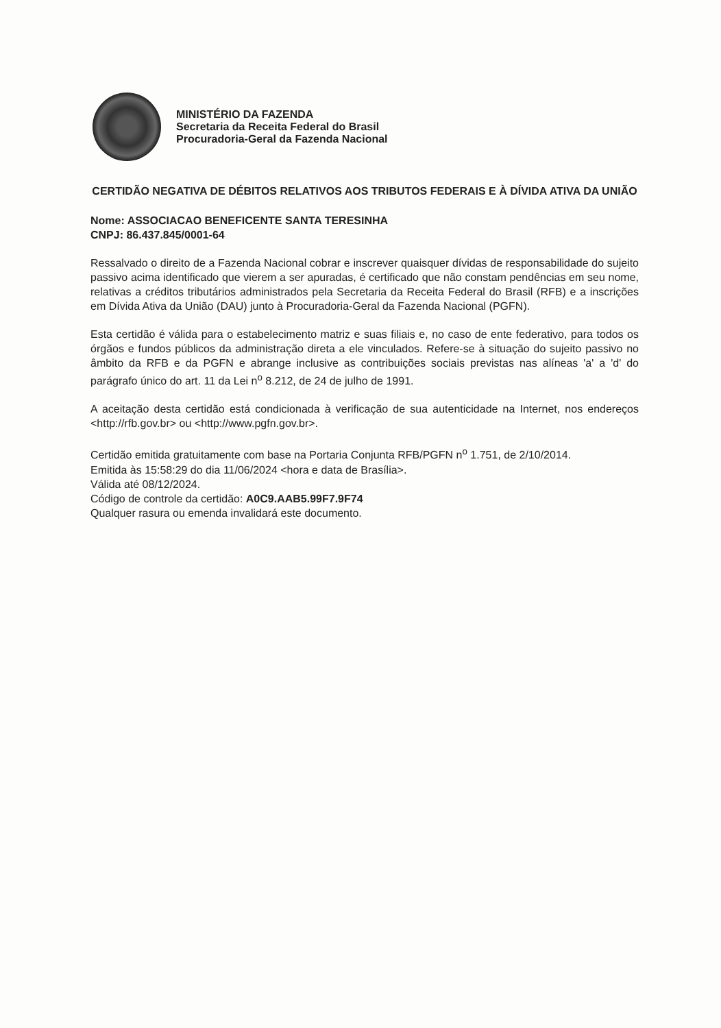MINISTÉRIO DA FAZENDA
Secretaria da Receita Federal do Brasil
Procuradoria-Geral da Fazenda Nacional
CERTIDÃO NEGATIVA DE DÉBITOS RELATIVOS AOS TRIBUTOS FEDERAIS E À DÍVIDA ATIVA DA UNIÃO
Nome: ASSOCIACAO BENEFICENTE SANTA TERESINHA
CNPJ: 86.437.845/0001-64
Ressalvado o direito de a Fazenda Nacional cobrar e inscrever quaisquer dívidas de responsabilidade do sujeito passivo acima identificado que vierem a ser apuradas, é certificado que não constam pendências em seu nome, relativas a créditos tributários administrados pela Secretaria da Receita Federal do Brasil (RFB) e a inscrições em Dívida Ativa da União (DAU) junto à Procuradoria-Geral da Fazenda Nacional (PGFN).
Esta certidão é válida para o estabelecimento matriz e suas filiais e, no caso de ente federativo, para todos os órgãos e fundos públicos da administração direta a ele vinculados. Refere-se à situação do sujeito passivo no âmbito da RFB e da PGFN e abrange inclusive as contribuições sociais previstas nas alíneas 'a' a 'd' do parágrafo único do art. 11 da Lei n<sup>o</sup> 8.212, de 24 de julho de 1991.
A aceitação desta certidão está condicionada à verificação de sua autenticidade na Internet, nos endereços <http://rfb.gov.br> ou <http://www.pgfn.gov.br>.
Certidão emitida gratuitamente com base na Portaria Conjunta RFB/PGFN n<sup>o</sup> 1.751, de 2/10/2014.
Emitida às 15:58:29 do dia 11/06/2024 <hora e data de Brasília>.
Válida até 08/12/2024.
Código de controle da certidão: A0C9.AAB5.99F7.9F74
Qualquer rasura ou emenda invalidará este documento.